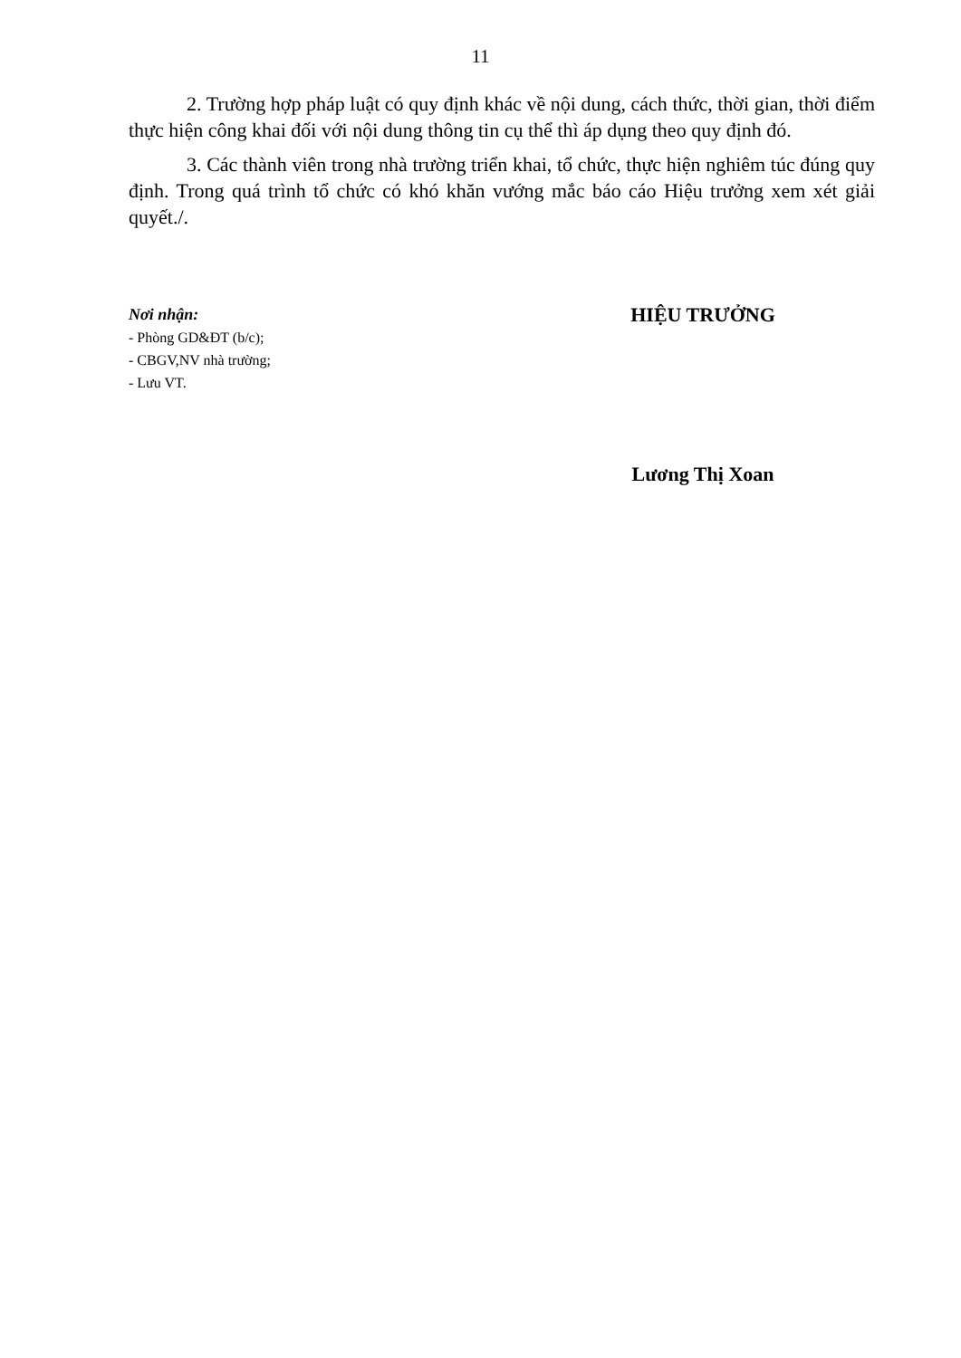11
2. Trường hợp pháp luật có quy định khác về nội dung, cách thức, thời gian, thời điểm thực hiện công khai đối với nội dung thông tin cụ thể thì áp dụng theo quy định đó.
3. Các thành viên trong nhà trường triển khai, tổ chức, thực hiện nghiêm túc đúng quy định. Trong quá trình tổ chức có khó khăn vướng mắc báo cáo Hiệu trưởng xem xét giải quyết./.
Nơi nhận:
- Phòng GD&ĐT (b/c);
- CBGV,NV nhà trường;
- Lưu VT.
HIỆU TRƯỞNG
Lương Thị Xoan